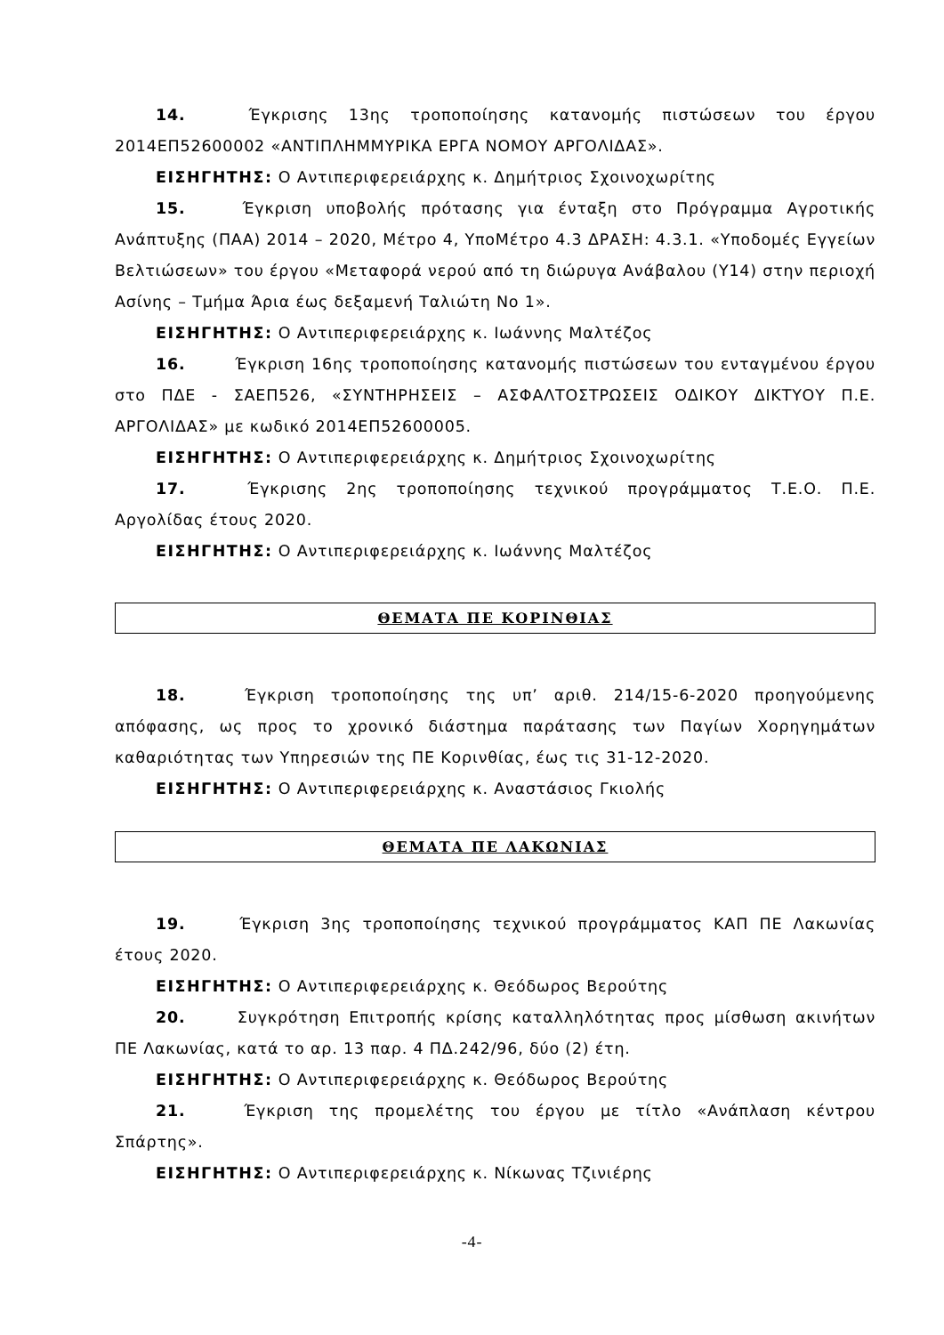14. Έγκρισης 13ης τροποποίησης κατανομής πιστώσεων του έργου 2014ΕΠ52600002 «ΑΝΤΙΠΛΗΜΜΥΡΙΚΑ ΕΡΓΑ ΝΟΜΟΥ ΑΡΓΟΛΙΔΑΣ».
ΕΙΣΗΓΗΤΗΣ: Ο Αντιπεριφερειάρχης κ. Δημήτριος Σχοινοχωρίτης
15. Έγκριση υποβολής πρότασης για ένταξη στο Πρόγραμμα Αγροτικής Ανάπτυξης (ΠΑΑ) 2014 – 2020, Μέτρο 4, ΥποΜέτρο 4.3 ΔΡΑΣΗ: 4.3.1. «Υποδομές Εγγείων Βελτιώσεων» του έργου «Μεταφορά νερού από τη διώρυγα Ανάβαλου (Υ14) στην περιοχή Ασίνης – Τμήμα Άρια έως δεξαμενή Ταλιώτη Νο 1».
ΕΙΣΗΓΗΤΗΣ: Ο Αντιπεριφερειάρχης κ. Ιωάννης Μαλτέζος
16. Έγκριση 16ης τροποποίησης κατανομής πιστώσεων του ενταγμένου έργου στο ΠΔΕ - ΣΑΕΠ526, «ΣΥΝΤΗΡΗΣΕΙΣ – ΑΣΦΑΛΤΟΣΤΡΩΣΕΙΣ ΟΔΙΚΟΥ ΔΙΚΤΥΟΥ Π.Ε. ΑΡΓΟΛΙΔΑΣ» με κωδικό 2014ΕΠ52600005.
ΕΙΣΗΓΗΤΗΣ: Ο Αντιπεριφερειάρχης κ. Δημήτριος Σχοινοχωρίτης
17. Έγκρισης 2ης τροποποίησης τεχνικού προγράμματος Τ.Ε.Ο. Π.Ε. Αργολίδας έτους 2020.
ΕΙΣΗΓΗΤΗΣ: Ο Αντιπεριφερειάρχης κ. Ιωάννης Μαλτέζος
ΘΕΜΑΤΑ ΠΕ ΚΟΡΙΝΘΙΑΣ
18. Έγκριση τροποποίησης της υπ’ αριθ. 214/15-6-2020 προηγούμενης απόφασης, ως προς το χρονικό διάστημα παράτασης των Παγίων Χορηγημάτων καθαριότητας των Υπηρεσιών της ΠΕ Κορινθίας, έως τις 31-12-2020.
ΕΙΣΗΓΗΤΗΣ: Ο Αντιπεριφερειάρχης κ. Αναστάσιος Γκιολής
ΘΕΜΑΤΑ ΠΕ ΛΑΚΩΝΙΑΣ
19. Έγκριση 3ης τροποποίησης τεχνικού προγράμματος ΚΑΠ ΠΕ Λακωνίας έτους 2020.
ΕΙΣΗΓΗΤΗΣ: Ο Αντιπεριφερειάρχης κ. Θεόδωρος Βερούτης
20. Συγκρότηση Επιτροπής κρίσης καταλληλότητας προς μίσθωση ακινήτων ΠΕ Λακωνίας, κατά το αρ. 13 παρ. 4 ΠΔ.242/96, δύο (2) έτη.
ΕΙΣΗΓΗΤΗΣ: Ο Αντιπεριφερειάρχης κ. Θεόδωρος Βερούτης
21. Έγκριση της προμελέτης του έργου με τίτλο «Ανάπλαση κέντρου Σπάρτης».
ΕΙΣΗΓΗΤΗΣ: Ο Αντιπεριφερειάρχης κ. Νίκωνας Τζινιέρης
-4-